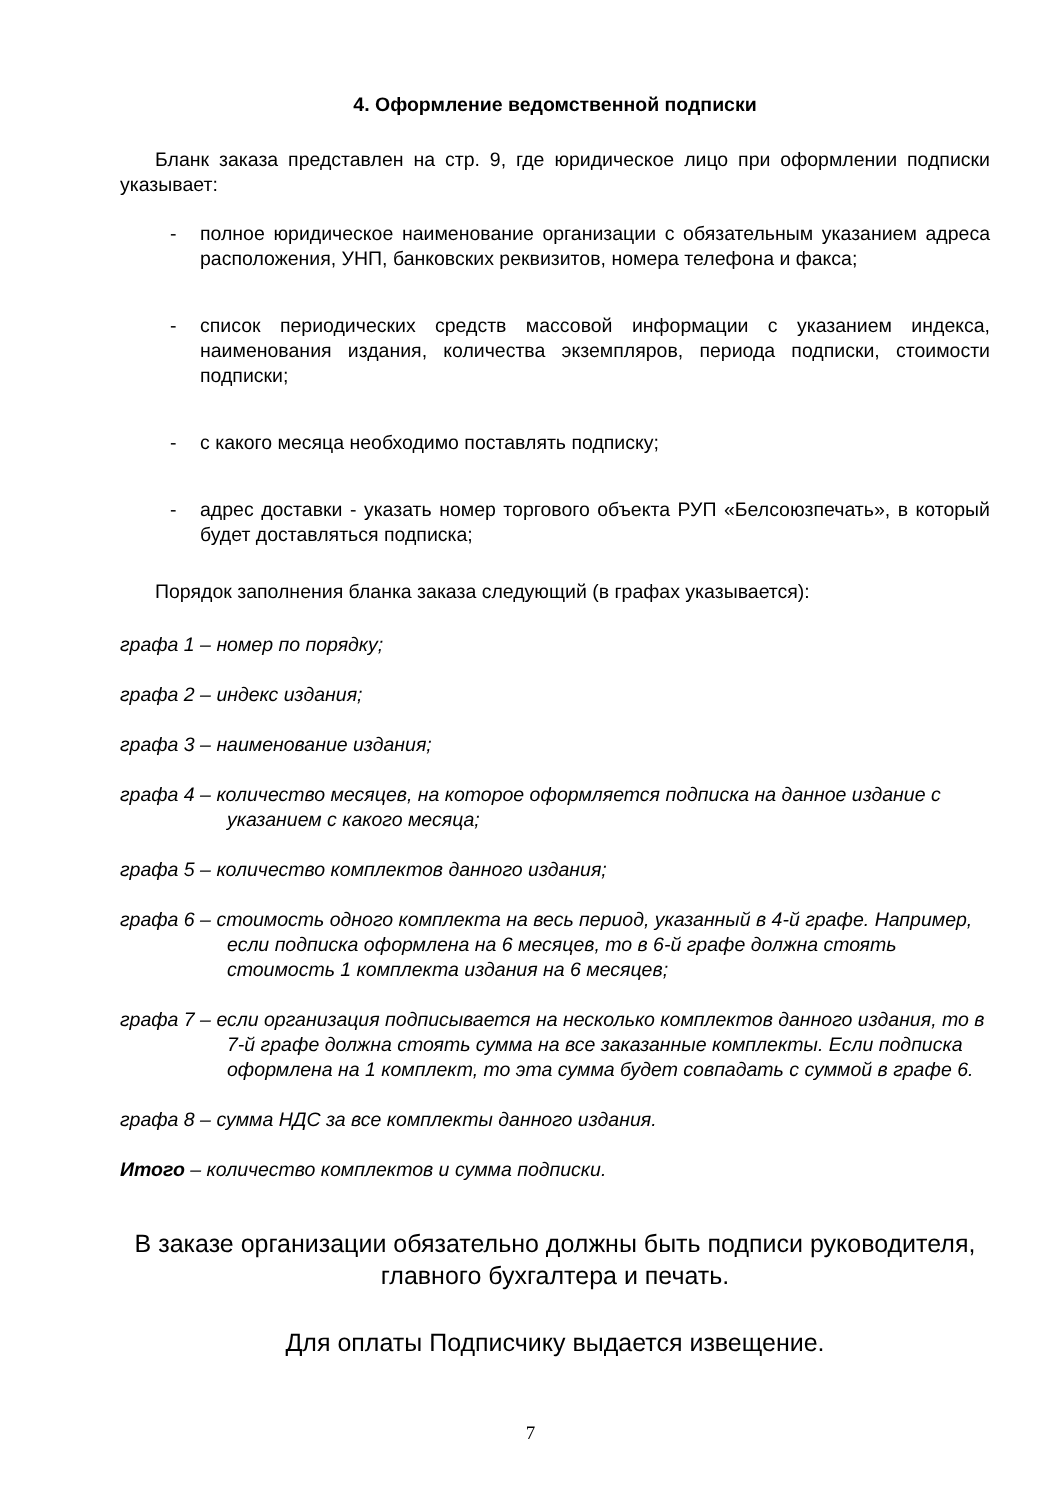4. Оформление ведомственной подписки
Бланк заказа представлен на стр. 9, где юридическое лицо при оформлении подписки указывает:
- полное юридическое наименование организации с обязательным указанием адреса расположения, УНП, банковских реквизитов, номера телефона и факса;
- список периодических средств массовой информации с указанием индекса, наименования издания, количества экземпляров, периода подписки, стоимости подписки;
- с какого месяца необходимо поставлять подписку;
- адрес доставки - указать номер торгового объекта РУП «Белсоюзпечать», в который будет доставляться подписка;
Порядок заполнения бланка заказа следующий (в графах указывается):
графа 1 – номер по порядку;
графа 2 – индекс издания;
графа 3 – наименование издания;
графа 4 – количество месяцев, на которое оформляется подписка на данное издание с указанием с какого месяца;
графа 5 – количество комплектов данного издания;
графа 6 – стоимость одного комплекта на весь период, указанный в 4-й графе. Например, если подписка оформлена на 6 месяцев, то в 6-й графе должна стоять стоимость 1 комплекта издания на 6 месяцев;
графа 7 – если организация подписывается на несколько комплектов данного издания, то в 7-й графе должна стоять сумма на все заказанные комплекты. Если подписка оформлена на 1 комплект, то эта сумма будет совпадать с суммой в графе 6.
графа 8 – сумма НДС за все комплекты данного издания.
Итого – количество комплектов и сумма подписки.
В заказе организации обязательно должны быть подписи руководителя, главного бухгалтера и печать.
Для оплаты Подписчику выдается извещение.
7